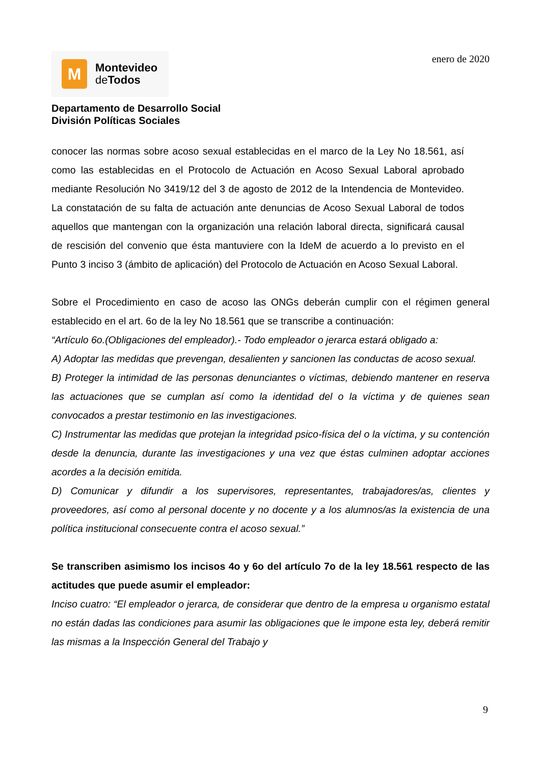M
Montevideo
de Todos
enero de 2020
Departamento de Desarrollo Social
División Políticas Sociales
conocer las normas sobre acoso sexual establecidas en el marco de la Ley No 18.561, así como las establecidas en el Protocolo de Actuación en Acoso Sexual Laboral aprobado mediante Resolución No 3419/12 del 3 de agosto de 2012 de la Intendencia de Montevideo. La constatación de su falta de actuación ante denuncias de Acoso Sexual Laboral de todos aquellos que mantengan con la organización una relación laboral directa, significará causal de rescisión del convenio que ésta mantuviere con la IdeM de acuerdo a lo previsto en el Punto 3 inciso 3 (ámbito de aplicación) del Protocolo de Actuación en Acoso Sexual Laboral.
Sobre el Procedimiento en caso de acoso las ONGs deberán cumplir con el régimen general establecido en el art. 6o de la ley No 18.561 que se transcribe a continuación:
“Artículo 6o.(Obligaciones del empleador).- Todo empleador o jerarca estará obligado a:
A) Adoptar las medidas que prevengan, desalienten y sancionen las conductas de acoso sexual.
B) Proteger la intimidad de las personas denunciantes o víctimas, debiendo mantener en reserva las actuaciones que se cumplan así como la identidad del o la víctima y de quienes sean convocados a prestar testimonio en las investigaciones.
C) Instrumentar las medidas que protejan la integridad psico-física del o la víctima, y su contención desde la denuncia, durante las investigaciones y una vez que éstas culminen adoptar acciones acordes a la decisión emitida.
D) Comunicar y difundir a los supervisores, representantes, trabajadores/as, clientes y proveedores, así como al personal docente y no docente y a los alumnos/as la existencia de una política institucional consecuente contra el acoso sexual.”
Se transcriben asimismo los incisos 4o y 6o del artículo 7o de la ley 18.561 respecto de las actitudes que puede asumir el empleador:
Inciso cuatro: “El empleador o jerarca, de considerar que dentro de la empresa u organismo estatal no están dadas las condiciones para asumir las obligaciones que le impone esta ley, deberá remitir las mismas a la Inspección General del Trabajo y
9